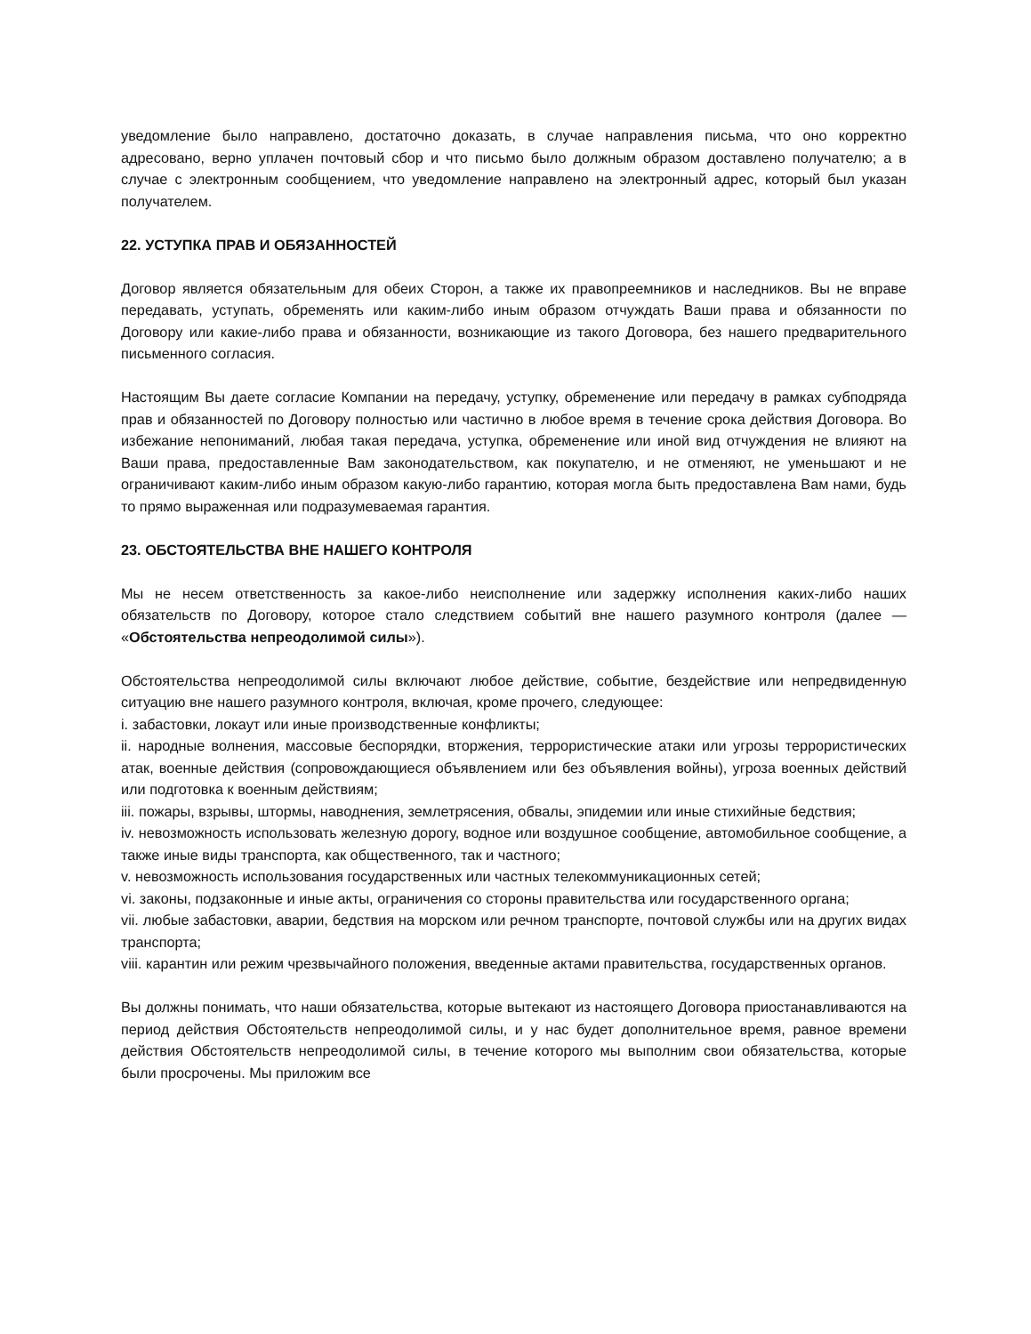уведомление было направлено, достаточно доказать, в случае направления письма, что оно корректно адресовано, верно уплачен почтовый сбор и что письмо было должным образом доставлено получателю; а в случае с электронным сообщением, что уведомление направлено на электронный адрес, который был указан получателем.
22. УСТУПКА ПРАВ И ОБЯЗАННОСТЕЙ
Договор является обязательным для обеих Сторон, а также их правопреемников и наследников. Вы не вправе передавать, уступать, обременять или каким-либо иным образом отчуждать Ваши права и обязанности по Договору или какие-либо права и обязанности, возникающие из такого Договора, без нашего предварительного письменного согласия.
Настоящим Вы даете согласие Компании на передачу, уступку, обременение или передачу в рамках субподряда прав и обязанностей по Договору полностью или частично в любое время в течение срока действия Договора. Во избежание непониманий, любая такая передача, уступка, обременение или иной вид отчуждения не влияют на Ваши права, предоставленные Вам законодательством, как покупателю, и не отменяют, не уменьшают и не ограничивают каким-либо иным образом какую-либо гарантию, которая могла быть предоставлена Вам нами, будь то прямо выраженная или подразумеваемая гарантия.
23. ОБСТОЯТЕЛЬСТВА ВНЕ НАШЕГО КОНТРОЛЯ
Мы не несем ответственность за какое-либо неисполнение или задержку исполнения каких-либо наших обязательств по Договору, которое стало следствием событий вне нашего разумного контроля (далее — «Обстоятельства непреодолимой силы»).
Обстоятельства непреодолимой силы включают любое действие, событие, бездействие или непредвиденную ситуацию вне нашего разумного контроля, включая, кроме прочего, следующее:
i. забастовки, локаут или иные производственные конфликты;
ii. народные волнения, массовые беспорядки, вторжения, террористические атаки или угрозы террористических атак, военные действия (сопровождающиеся объявлением или без объявления войны), угроза военных действий или подготовка к военным действиям;
iii. пожары, взрывы, штормы, наводнения, землетрясения, обвалы, эпидемии или иные стихийные бедствия;
iv. невозможность использовать железную дорогу, водное или воздушное сообщение, автомобильное сообщение, а также иные виды транспорта, как общественного, так и частного;
v. невозможность использования государственных или частных телекоммуникационных сетей;
vi. законы, подзаконные и иные акты, ограничения со стороны правительства или государственного органа;
vii. любые забастовки, аварии, бедствия на морском или речном транспорте, почтовой службы или на других видах транспорта;
viii. карантин или режим чрезвычайного положения, введенные актами правительства, государственных органов.
Вы должны понимать, что наши обязательства, которые вытекают из настоящего Договора приостанавливаются на период действия Обстоятельств непреодолимой силы, и у нас будет дополнительное время, равное времени действия Обстоятельств непреодолимой силы, в течение которого мы выполним свои обязательства, которые были просрочены. Мы приложим все